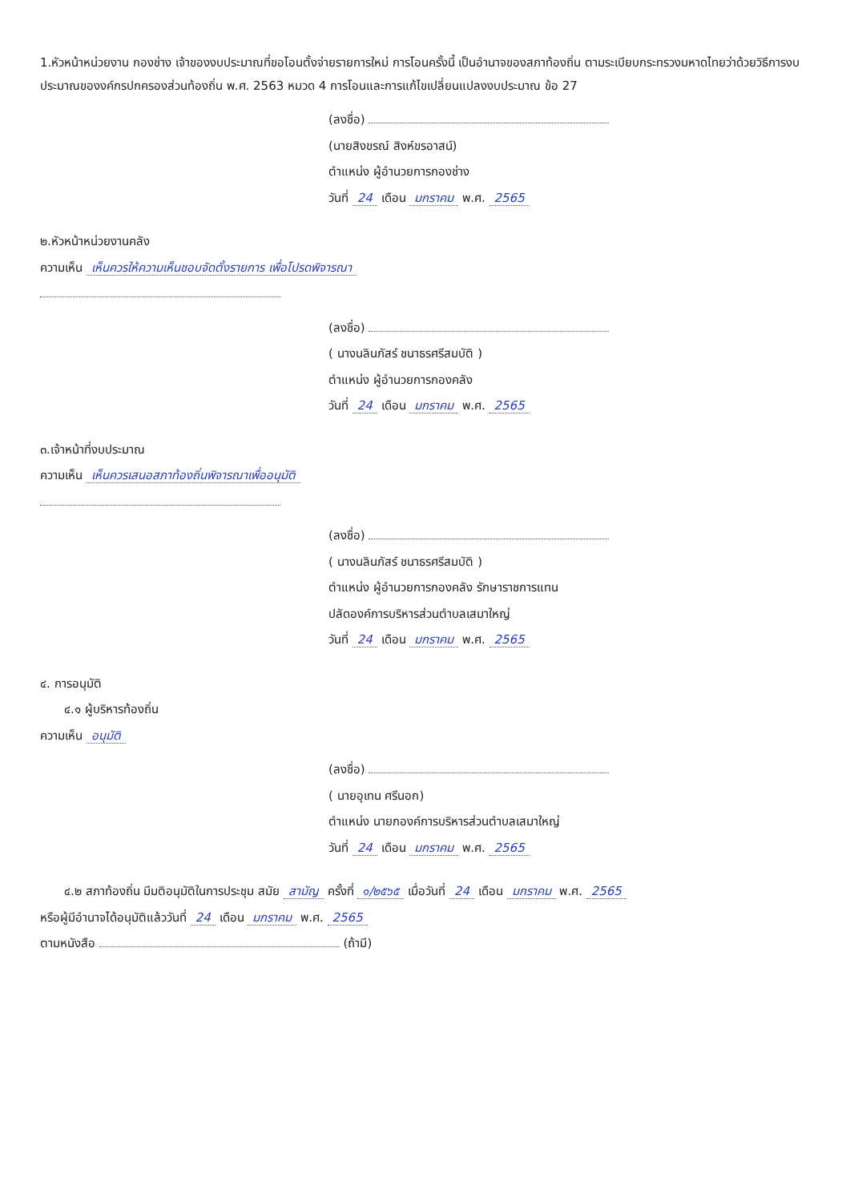1.หัวหน้าหน่วยงาน กองช่าง เจ้าของงบประมาณที่ขอโอนตั้งจ่ายรายการใหม่ การโอนครั้งนี้ เป็นอำนาจของสภาท้องถิ่น ตามระเบียบกระทรวงมหาดไทยว่าด้วยวิธีการงบประมาณของงค์กรปกครองส่วนท้องถิ่น พ.ศ. 2563 หมวด 4 การโอนและการแก้ไขเปลี่ยนแปลงงบประมาณ ข้อ 27
(ลงชื่อ)
(นายสิงขรณ์ สิงห์ขรอาสน์)
ตำแหน่ง ผู้อำนวยการกองช่าง
วันที่ 24 เดือน มกราคม พ.ศ. 2565
๒.หัวหน้าหน่วยงานคลัง
ความเห็น เห็นควรให้ความเห็นชอบจัดตั้งรายการ เพื่อโปรดพิจารณา
(ลงชื่อ)
( นางนลินภัสร์ ชนาธรศรีสมบัติ )
ตำแหน่ง ผู้อำนวยการกองคลัง
วันที่ 24 เดือน มกราคม พ.ศ. 2565
๓.เจ้าหน้าที่งบประมาณ
ความเห็น เห็นควรเสนอสภาท้องถิ่นพิจารณาเพื่ออนุมัติ
(ลงชื่อ)
( นางนลินภัสร์ ชนาธรศรีสมบัติ )
ตำแหน่ง ผู้อำนวยการกองคลัง รักษาราชการแทน
ปลัดองค์การบริหารส่วนตำบลเสมาใหญ่
วันที่ 24 เดือน มกราคม พ.ศ. 2565
๔. การอนุมัติ
๔.๑ ผู้บริหารท้องถิ่น
ความเห็น อนุมัติ
(ลงชื่อ)
( นายอุเทน ศรีนอก)
ตำแหน่ง นายกองค์การบริหารส่วนตำบลเสมาใหญ่
วันที่ 24 เดือน มกราคม พ.ศ. 2565
๔.๒ สภาท้องถิ่น มีมติอนุมัติในการประชุม สมัย สามัญ ครั้งที่ ๑/๒๕๖๕ เมื่อวันที่ 24 เดือน มกราคม พ.ศ. 2565
หรือผู้มีอำนาจได้อนุมัติแล้ววันที่ 24 เดือน มกราคม พ.ศ. 2565
ตามหนังสือ (ถ้ามี)